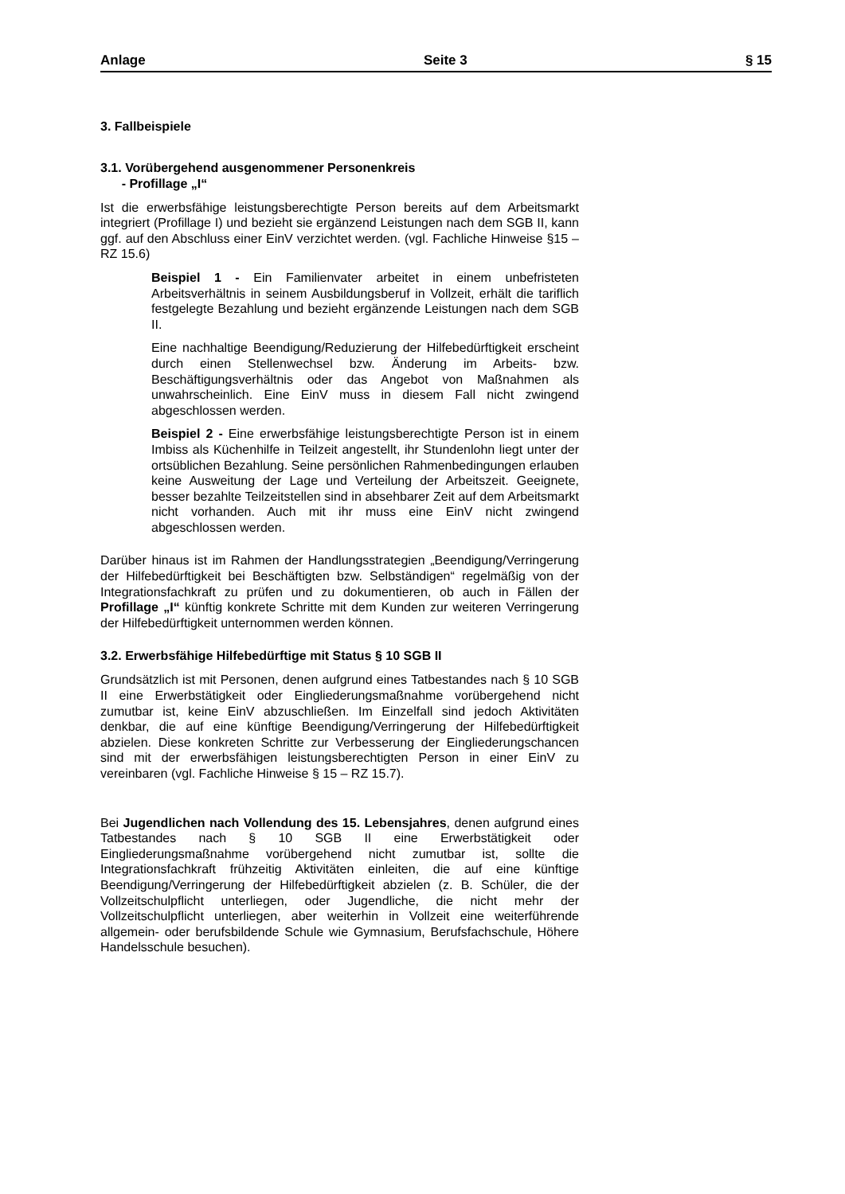Anlage Seite 3 § 15
3. Fallbeispiele
3.1. Vorübergehend ausgenommener Personenkreis
- Profillage „I“
Ist die erwerbsfähige leistungsberechtigte Person bereits auf dem Arbeitsmarkt integriert (Profillage I) und bezieht sie ergänzend Leistungen nach dem SGB II, kann ggf. auf den Abschluss einer EinV verzichtet werden. (vgl. Fachliche Hinweise §15 – RZ 15.6)
Beispiel 1 - Ein Familienvater arbeitet in einem unbefristeten Arbeitsverhältnis in seinem Ausbildungsberuf in Vollzeit, erhält die tariflich festgelegte Bezahlung und bezieht ergänzende Leistungen nach dem SGB II.
Eine nachhaltige Beendigung/Reduzierung der Hilfebedürftigkeit erscheint durch einen Stellenwechsel bzw. Änderung im Arbeits- bzw. Beschäftigungsverhältnis oder das Angebot von Maßnahmen als unwahrscheinlich. Eine EinV muss in diesem Fall nicht zwingend abgeschlossen werden.
Beispiel 2 - Eine erwerbsfähige leistungsberechtigte Person ist in einem Imbiss als Küchenhilfe in Teilzeit angestellt, ihr Stundenlohn liegt unter der ortsüblichen Bezahlung. Seine persönlichen Rahmenbedingungen erlauben keine Ausweitung der Lage und Verteilung der Arbeitszeit. Geeignete, besser bezahlte Teilzeitstellen sind in absehbarer Zeit auf dem Arbeitsmarkt nicht vorhanden. Auch mit ihr muss eine EinV nicht zwingend abgeschlossen werden.
Darüber hinaus ist im Rahmen der Handlungsstrategien „Beendigung/Verringerung der Hilfebedürftigkeit bei Beschäftigten bzw. Selbständigen“ regelmäßig von der Integrationsfachkraft zu prüfen und zu dokumentieren, ob auch in Fällen der Profillage „I“ künftig konkrete Schritte mit dem Kunden zur weiteren Verringerung der Hilfebedürftigkeit unternommen werden können.
3.2. Erwerbsfähige Hilfebedürftige mit Status § 10 SGB II
Grundsätzlich ist mit Personen, denen aufgrund eines Tatbestandes nach § 10 SGB II eine Erwerbstätigkeit oder Eingliederungsmaßnahme vorübergehend nicht zumutbar ist, keine EinV abzuschließen. Im Einzelfall sind jedoch Aktivitäten denkbar, die auf eine künftige Beendigung/Verringerung der Hilfebedürftigkeit abzielen. Diese konkreten Schritte zur Verbesserung der Eingliederungschancen sind mit der erwerbsfähigen leistungsberechtigten Person in einer EinV zu vereinbaren (vgl. Fachliche Hinweise § 15 – RZ 15.7).
Bei Jugendlichen nach Vollendung des 15. Lebensjahres, denen aufgrund eines Tatbestandes nach § 10 SGB II eine Erwerbstätigkeit oder Eingliederungsmaßnahme vorübergehend nicht zumutbar ist, sollte die Integrationsfachkraft frühzeitig Aktivitäten einleiten, die auf eine künftige Beendigung/Verringerung der Hilfebedürftigkeit abzielen (z. B. Schüler, die der Vollzeitschulpflicht unterliegen, oder Jugendliche, die nicht mehr der Vollzeitschulpflicht unterliegen, aber weiterhin in Vollzeit eine weiterführende allgemein- oder berufsbildende Schule wie Gymnasium, Berufsfachschule, Höhere Handelsschule besuchen).